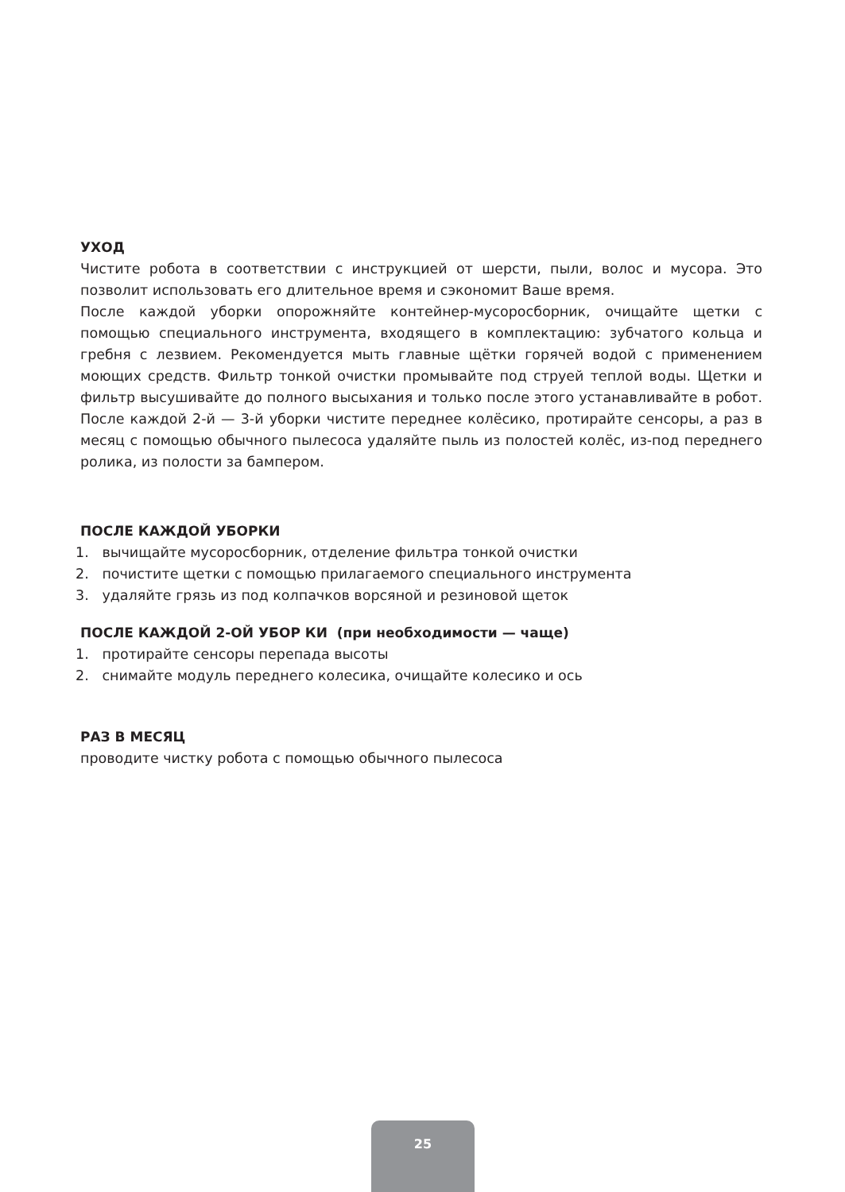УХОД
Чистите робота в соответствии с инструкцией от шерсти, пыли, волос и мусора. Это позволит использовать его длительное время и сэкономит Ваше время.
После каждой уборки опорожняйте контейнер-мусоросборник, очищайте щетки с помощью специального инструмента, входящего в комплектацию: зубчатого кольца и гребня с лезвием. Рекомендуется мыть главные щётки горячей водой с применением моющих средств. Фильтр тонкой очистки промывайте под струей теплой воды. Щетки и фильтр высушивайте до полного высыхания и только после этого устанавливайте в робот. После каждой 2-й — 3-й уборки чистите переднее колёсико, протирайте сенсоры, а раз в месяц с помощью обычного пылесоса удаляйте пыль из полостей колёс, из-под переднего ролика, из полости за бампером.
ПОСЛЕ КАЖДОЙ УБОРКИ
1. вычищайте мусоросборник, отделение фильтра тонкой очистки
2. почистите щетки с помощью прилагаемого специального инструмента
3. удаляйте грязь из под колпачков ворсяной и резиновой щеток
ПОСЛЕ КАЖДОЙ 2-ОЙ УБОР КИ (при необходимости — чаще)
1. протирайте сенсоры перепада высоты
2. снимайте модуль переднего колесика, очищайте колесико и ось
РАЗ В МЕСЯЦ
проводите чистку робота с помощью обычного пылесоса
25